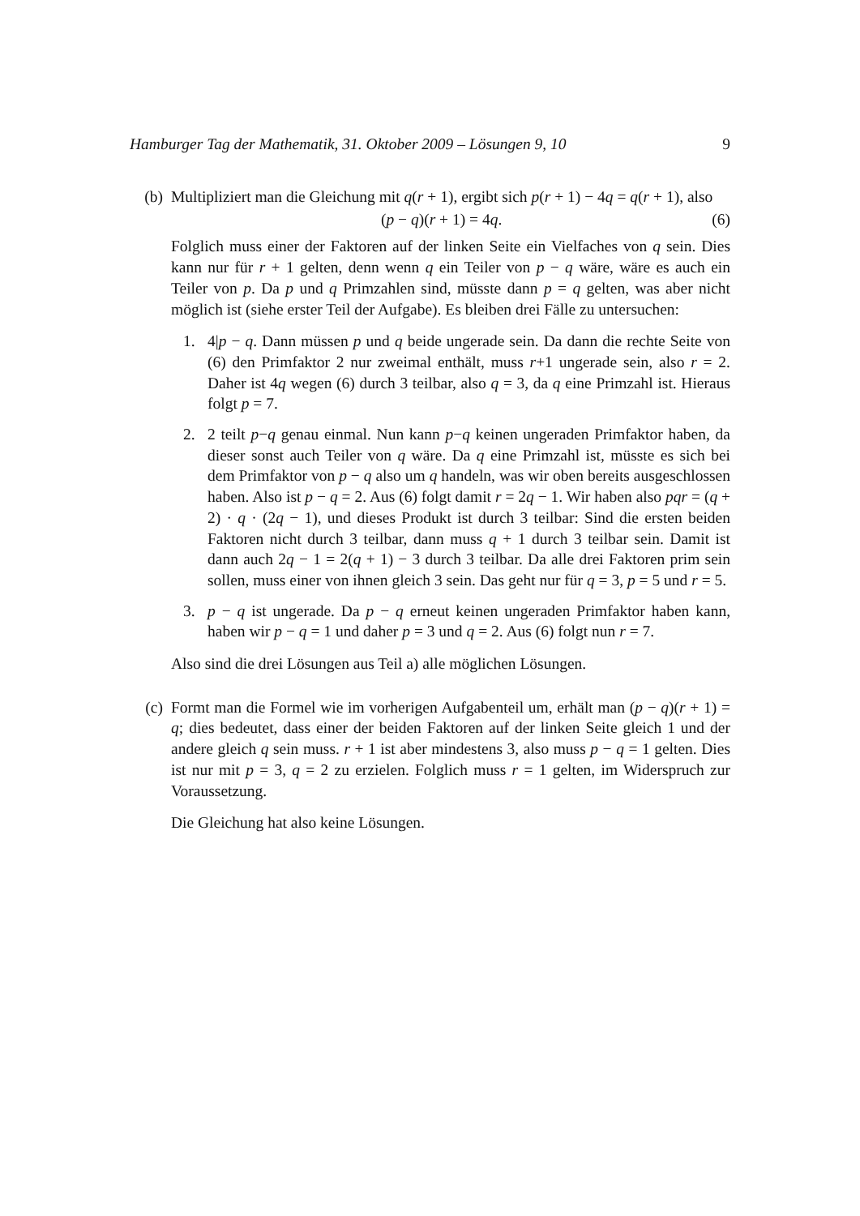Hamburger Tag der Mathematik, 31. Oktober 2009 – Lösungen 9, 10 9
(b) Multipliziert man die Gleichung mit q(r + 1), ergibt sich p(r + 1) − 4q = q(r + 1), also
(p − q)(r + 1) = 4q. (6)
Folglich muss einer der Faktoren auf der linken Seite ein Vielfaches von q sein. Dies kann nur für r + 1 gelten, denn wenn q ein Teiler von p − q wäre, wäre es auch ein Teiler von p. Da p und q Primzahlen sind, müsste dann p = q gelten, was aber nicht möglich ist (siehe erster Teil der Aufgabe). Es bleiben drei Fälle zu untersuchen:
1. 4|p − q. Dann müssen p und q beide ungerade sein. Da dann die rechte Seite von (6) den Primfaktor 2 nur zweimal enthält, muss r+1 ungerade sein, also r = 2. Daher ist 4q wegen (6) durch 3 teilbar, also q = 3, da q eine Primzahl ist. Hieraus folgt p = 7.
2. 2 teilt p−q genau einmal. Nun kann p−q keinen ungeraden Primfaktor haben, da dieser sonst auch Teiler von q wäre. Da q eine Primzahl ist, müsste es sich bei dem Primfaktor von p − q also um q handeln, was wir oben bereits ausgeschlossen haben. Also ist p − q = 2. Aus (6) folgt damit r = 2q − 1. Wir haben also pqr = (q + 2) · q · (2q − 1), und dieses Produkt ist durch 3 teilbar: Sind die ersten beiden Faktoren nicht durch 3 teilbar, dann muss q + 1 durch 3 teilbar sein. Damit ist dann auch 2q − 1 = 2(q + 1) − 3 durch 3 teilbar. Da alle drei Faktoren prim sein sollen, muss einer von ihnen gleich 3 sein. Das geht nur für q = 3, p = 5 und r = 5.
3. p − q ist ungerade. Da p − q erneut keinen ungeraden Primfaktor haben kann, haben wir p − q = 1 und daher p = 3 und q = 2. Aus (6) folgt nun r = 7.
Also sind die drei Lösungen aus Teil a) alle möglichen Lösungen.
(c) Formt man die Formel wie im vorherigen Aufgabenteil um, erhält man (p − q)(r + 1) = q; dies bedeutet, dass einer der beiden Faktoren auf der linken Seite gleich 1 und der andere gleich q sein muss. r + 1 ist aber mindestens 3, also muss p − q = 1 gelten. Dies ist nur mit p = 3, q = 2 zu erzielen. Folglich muss r = 1 gelten, im Widerspruch zur Voraussetzung.
Die Gleichung hat also keine Lösungen.